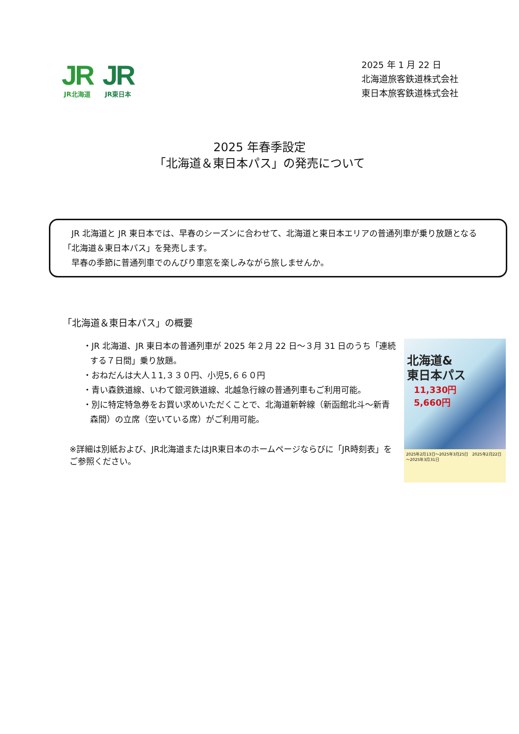JR
JR北海道
JR
JR東日本
2025 年 1 月 22 日
北海道旅客鉄道株式会社
東日本旅客鉄道株式会社
2025 年春季設定
「北海道＆東日本パス」の発売について
　JR 北海道と JR 東日本では、早春のシーズンに合わせて、北海道と東日本エリアの普通列車が乗り放題となる「北海道＆東日本パス」を発売します。
　早春の季節に普通列車でのんびり車窓を楽しみながら旅しませんか。
「北海道＆東日本パス」の概要
・JR 北海道、JR 東日本の普通列車が 2025 年２月 22 日～３月 31 日のうち「連続する７日間」乗り放題。
・おねだんは大人１1,３３０円、小児5,６６０円
・青い森鉄道線、いわて銀河鉄道線、北越急行線の普通列車もご利用可能。
・別に特定特急券をお買い求めいただくことで、北海道新幹線（新函館北斗～新青森間）の立席（空いている席）がご利用可能。
※詳細は別紙および、JR北海道またはJR東日本のホームページならびに「JR時刻表」をご参照ください。
北海道&
東日本パス
11,330円
5,660円
2025年2月13日～2025年3月25日　2025年2月22日～2025年3月31日